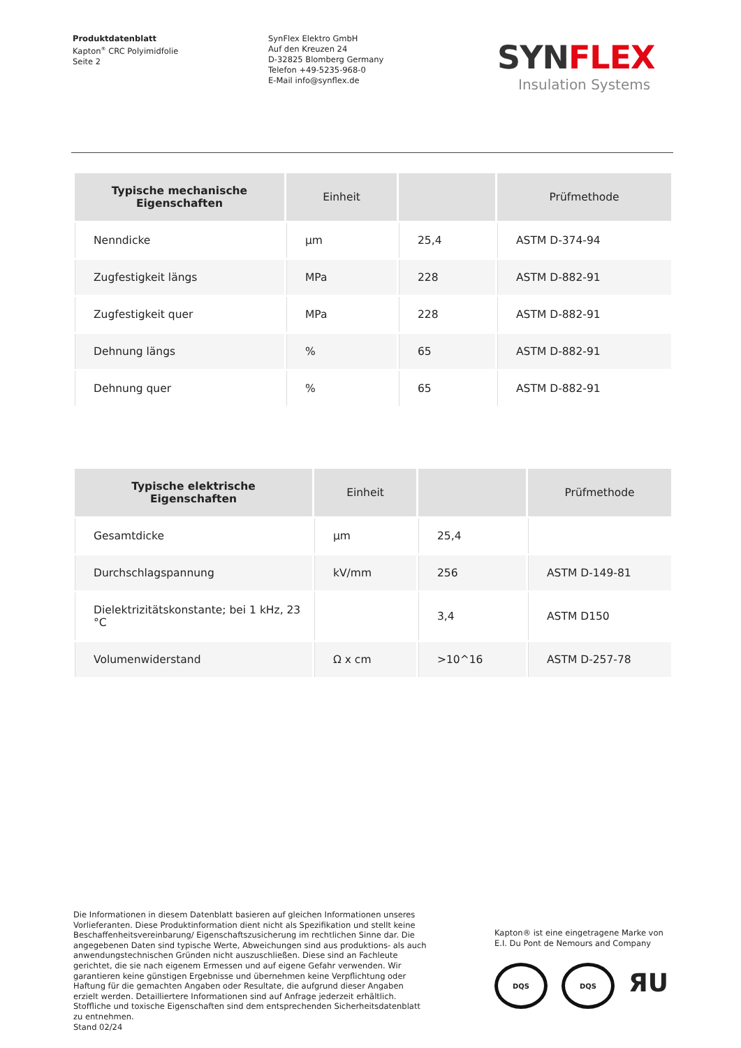Produktdatenblatt
Kapton<sup>®</sup> CRC Polyimidfolie
Seite 2
SynFlex Elektro GmbH
Auf den Kreuzen 24
D-32825 Blomberg Germany
Telefon +49-5235-968-0
E-Mail info@synflex.de
SYNFLEX
Insulation Systems
| Typische mechanische Eigenschaften | Einheit | | Prüfmethode |
| --- | --- | --- | --- |
| Nenndicke | µm | 25,4 | ASTM D-374-94 |
| Zugfestigkeit längs | MPa | 228 | ASTM D-882-91 |
| Zugfestigkeit quer | MPa | 228 | ASTM D-882-91 |
| Dehnung längs | % | 65 | ASTM D-882-91 |
| Dehnung quer | % | 65 | ASTM D-882-91 |
| Typische elektrische Eigenschaften | Einheit | | Prüfmethode |
| --- | --- | --- | --- |
| Gesamtdicke | µm | 25,4 | |
| Durchschlagspannung | kV/mm | 256 | ASTM D-149-81 |
| Dielektrizitätskonstante; bei 1 kHz, 23 °C | | 3,4 | ASTM D150 |
| Volumenwiderstand | Ω x cm | >10^16 | ASTM D-257-78 |
Die Informationen in diesem Datenblatt basieren auf gleichen Informationen unseres Vorlieferanten. Diese Produktinformation dient nicht als Spezifikation und stellt keine Beschaffenheitsvereinbarung/ Eigenschaftszusicherung im rechtlichen Sinne dar. Die angegebenen Daten sind typische Werte, Abweichungen sind aus produktions- als auch anwendungstechnischen Gründen nicht auszuschließen. Diese sind an Fachleute gerichtet, die sie nach eigenem Ermessen und auf eigene Gefahr verwenden. Wir garantieren keine günstigen Ergebnisse und übernehmen keine Verpflichtung oder Haftung für die gemachten Angaben oder Resultate, die aufgrund dieser Angaben erzielt werden. Detailliertere Informationen sind auf Anfrage jederzeit erhältlich. Stoffliche und toxische Eigenschaften sind dem entsprechenden Sicherheitsdatenblatt zu entnehmen.
Stand 02/24
Kapton® ist eine eingetragene Marke von E.I. Du Pont de Nemours and Company
DQS DQS
ЯU